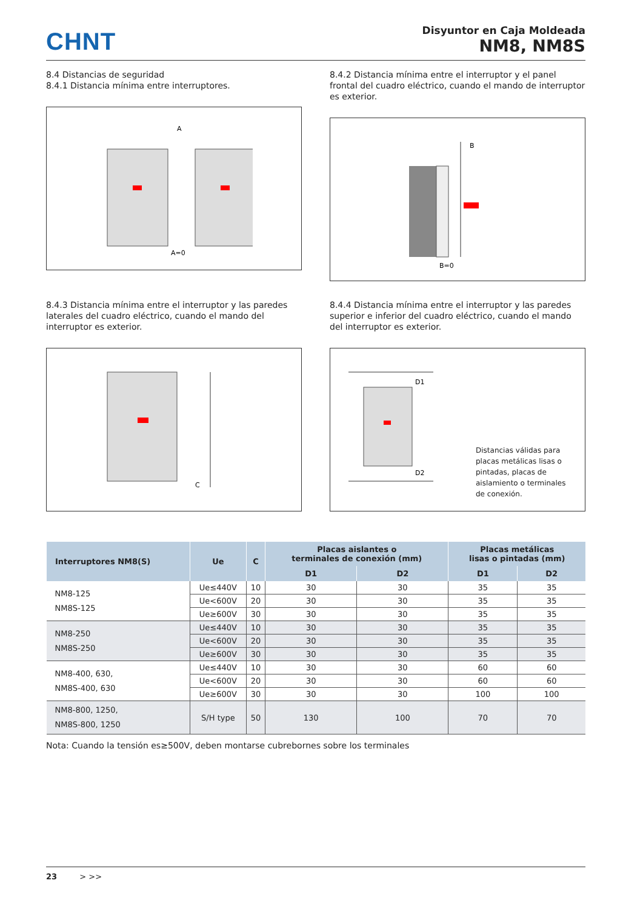CHNT
Disyuntor en Caja Moldeada
NM8, NM8S
8.4 Distancias de seguridad
8.4.1 Distancia mínima entre interruptores.
A
A=0
8.4.2 Distancia mínima entre el interruptor y el panel frontal del cuadro eléctrico, cuando el mando de interruptor es exterior.
B
B=0
8.4.3 Distancia mínima entre el interruptor y las paredes laterales del cuadro eléctrico, cuando el mando del interruptor es exterior.
C
8.4.4 Distancia mínima entre el interruptor y las paredes superior e inferior del cuadro eléctrico, cuando el mando del interruptor es exterior.
D1
D2
Distancias válidas para placas metálicas lisas o pintadas, placas de aislamiento o terminales de conexión.
| Interruptores NM8(S) | Ue | C | Placas aislantes o terminales de conexión (mm) | | Placas metálicas lisas o pintadas (mm) | |
| --- | --- | --- | --- | --- | --- | --- |
| | | | D1 | D2 | D1 | D2 |
| NM8-125 NM8S-125 | Ue≤440V | 10 | 30 | 30 | 35 | 35 |
| | Ue<600V | 20 | 30 | 30 | 35 | 35 |
| | Ue≥600V | 30 | 30 | 30 | 35 | 35 |
| NM8-250 NM8S-250 | Ue≤440V | 10 | 30 | 30 | 35 | 35 |
| | Ue<600V | 20 | 30 | 30 | 35 | 35 |
| | Ue≥600V | 30 | 30 | 30 | 35 | 35 |
| NM8-400, 630, NM8S-400, 630 | Ue≤440V | 10 | 30 | 30 | 60 | 60 |
| | Ue<600V | 20 | 30 | 30 | 60 | 60 |
| | Ue≥600V | 30 | 30 | 30 | 100 | 100 |
| NM8-800, 1250, NM8S-800, 1250 | S/H type | 50 | 130 | 100 | 70 | 70 |
Nota: Cuando la tensión es≥500V, deben montarse cubrebornes sobre los terminales
23 > >>